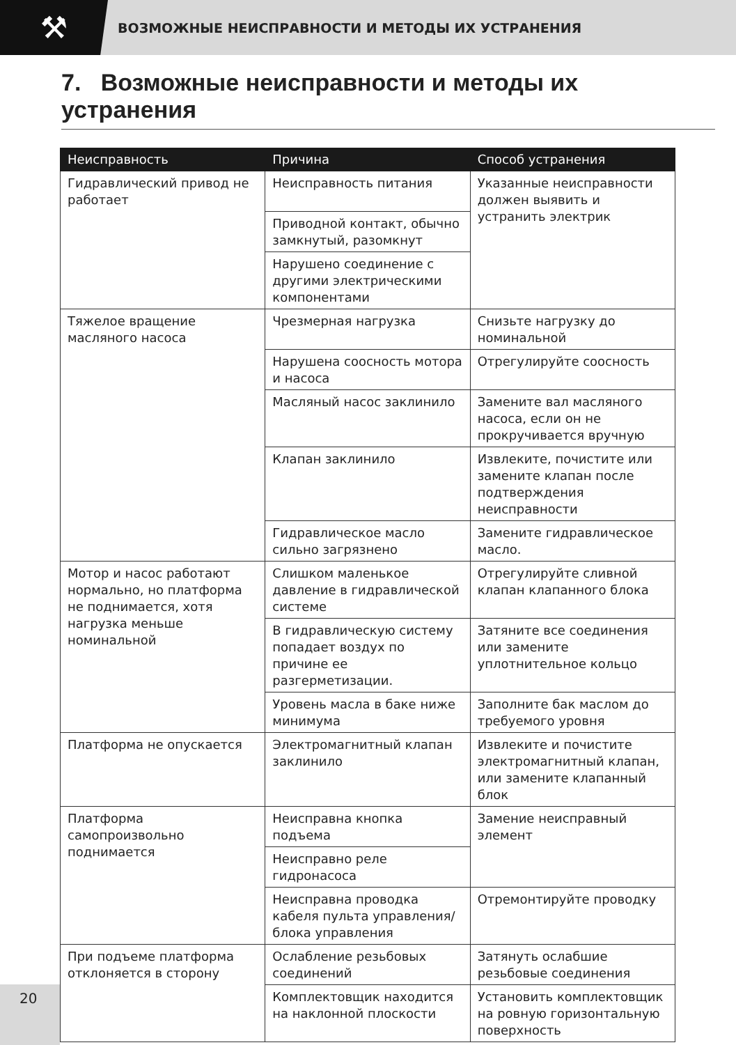⚒
ВОЗМОЖНЫЕ НЕИСПРАВНОСТИ И МЕТОДЫ ИХ УСТРАНЕНИЯ
7. Возможные неисправности и методы их устранения
| Неисправность | Причина | Способ устранения |
| --- | --- | --- |
| Гидравлический привод не работает | Неисправность питания | Указанные неисправности должен выявить и устранить электрик |
| | Приводной контакт, обычно замкнутый, разомкнут | |
| | Нарушено соединение с другими электрическими компонентами | |
| Тяжелое вращение масляного насоса | Чрезмерная нагрузка | Снизьте нагрузку до номинальной |
| | Нарушена соосность мотора и насоса | Отрегулируйте соосность |
| | Масляный насос заклинило | Замените вал масляного насоса, если он не прокручивается вручную |
| | Клапан заклинило | Извлеките, почистите или замените клапан после подтверждения неисправности |
| | Гидравлическое масло сильно загрязнено | Замените гидравлическое масло. |
| Мотор и насос работают нормально, но платформа не поднимается, хотя нагрузка меньше номинальной | Слишком маленькое давление в гидравлической системе | Отрегулируйте сливной клапан клапанного блока |
| | В гидравлическую систему попадает воздух по причине ее разгерметизации. | Затяните все соединения или замените уплотнительное кольцо |
| | Уровень масла в баке ниже минимума | Заполните бак маслом до требуемого уровня |
| Платформа не опускается | Электромагнитный клапан заклинило | Извлеките и почистите электромагнитный клапан, или замените клапанный блок |
| Платформа самопроизвольно поднимается | Неисправна кнопка подъема | Замение неисправный элемент |
| | Неисправно реле гидронасоса | |
| | Неисправна проводка кабеля пульта управления/ блока управления | Отремонтируйте проводку |
| При подъеме платформа отклоняется в сторону | Ослабление резьбовых соединений | Затянуть ослабшие резьбовые соединения |
| | Комплектовщик находится на наклонной плоскости | Установить комплектовщик на ровную горизонтальную поверхность |
20